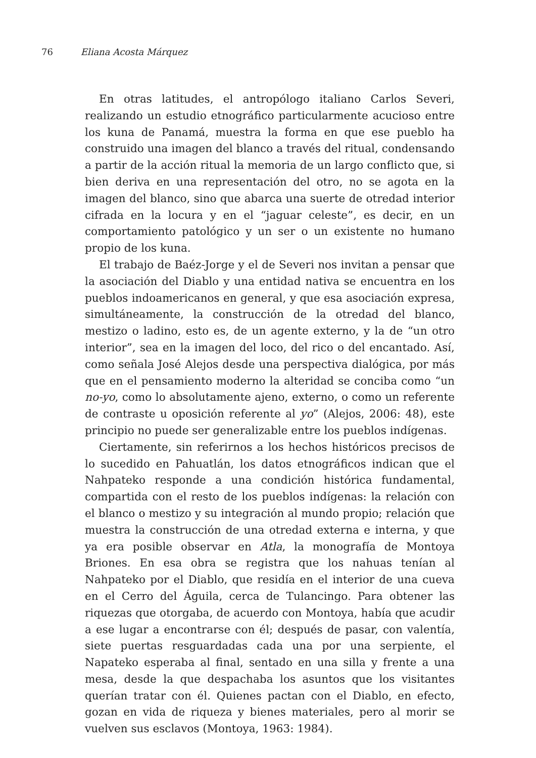76 Eliana Acosta Márquez
En otras latitudes, el antropólogo italiano Carlos Severi, realizando un estudio etnográfico particularmente acucioso entre los kuna de Panamá, muestra la forma en que ese pueblo ha construido una imagen del blanco a través del ritual, condensando a partir de la acción ritual la memoria de un largo conflicto que, si bien deriva en una representación del otro, no se agota en la imagen del blanco, sino que abarca una suerte de otredad interior cifrada en la locura y en el “jaguar celeste”, es decir, en un comportamiento patológico y un ser o un existente no humano propio de los kuna.
El trabajo de Baéz-Jorge y el de Severi nos invitan a pensar que la asociación del Diablo y una entidad nativa se encuentra en los pueblos indoamericanos en general, y que esa asociación expresa, simultáneamente, la construcción de la otredad del blanco, mestizo o ladino, esto es, de un agente externo, y la de “un otro interior”, sea en la imagen del loco, del rico o del encantado. Así, como señala José Alejos desde una perspectiva dialógica, por más que en el pensamiento moderno la alteridad se conciba como “un no-yo, como lo absolutamente ajeno, externo, o como un referente de contraste u oposición referente al yo” (Alejos, 2006: 48), este principio no puede ser generalizable entre los pueblos indígenas.
Ciertamente, sin referirnos a los hechos históricos precisos de lo sucedido en Pahuatlán, los datos etnográficos indican que el Nahpateko responde a una condición histórica fundamental, compartida con el resto de los pueblos indígenas: la relación con el blanco o mestizo y su integración al mundo propio; relación que muestra la construcción de una otredad externa e interna, y que ya era posible observar en Atla, la monografía de Montoya Briones. En esa obra se registra que los nahuas tenían al Nahpateko por el Diablo, que residía en el interior de una cueva en el Cerro del Águila, cerca de Tulancingo. Para obtener las riquezas que otorgaba, de acuerdo con Montoya, había que acudir a ese lugar a encontrarse con él; después de pasar, con valentía, siete puertas resguardadas cada una por una serpiente, el Napateko esperaba al final, sentado en una silla y frente a una mesa, desde la que despachaba los asuntos que los visitantes querían tratar con él. Quienes pactan con el Diablo, en efecto, gozan en vida de riqueza y bienes materiales, pero al morir se vuelven sus esclavos (Montoya, 1963: 1984).